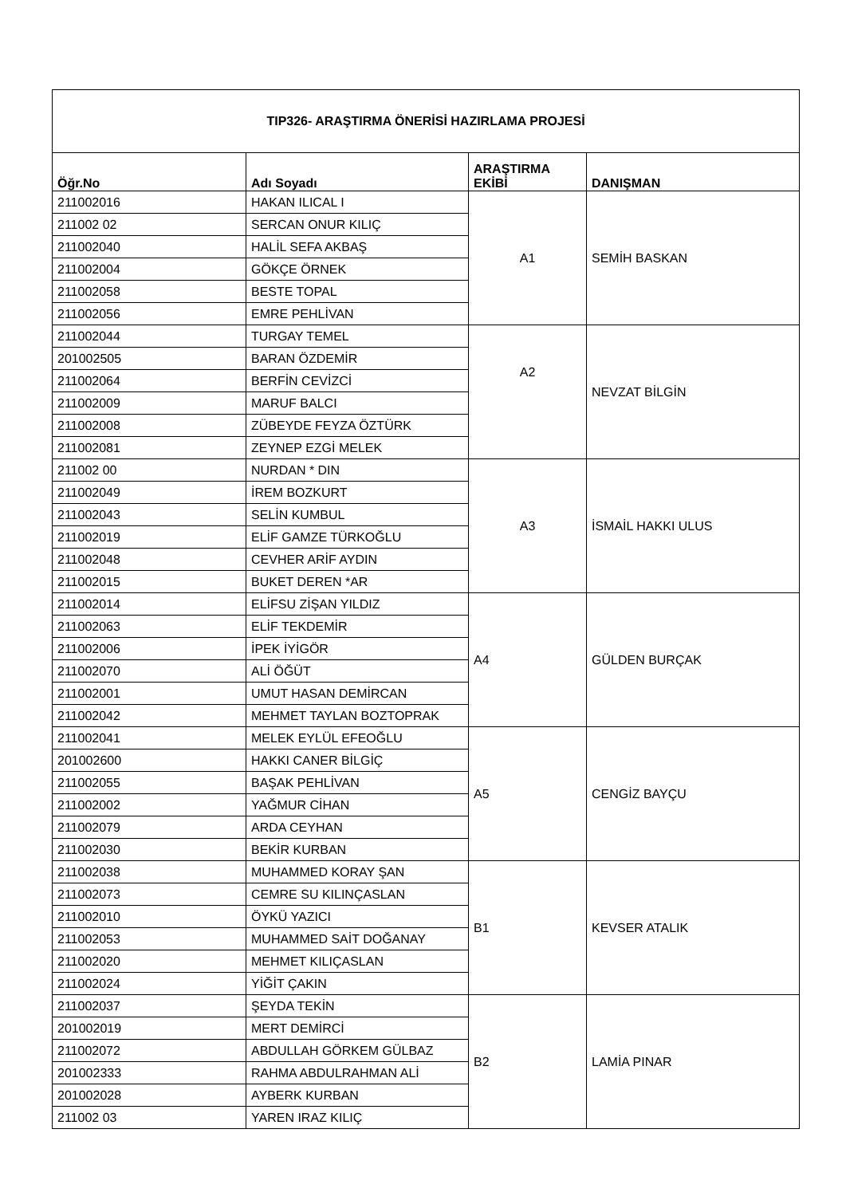| TIP326- ARAŞTIRMA ÖNERİSİ HAZIRLAMA PROJESİ | | | |
| --- | --- | --- | --- |
| Öğr.No | Adı Soyadı | ARAŞTIRMA EKİBİ | DANIŞMAN |
| 211002016 | HAKAN ILICAL I | A1 | SEMİH BASKAN |
| 211002 02 | SERCAN ONUR KILIÇ | | |
| 211002040 | HALİL SEFA AKBAŞ | | |
| 211002004 | GÖKÇE ÖRNEK | | |
| 211002058 | BESTE TOPAL | | |
| 211002056 | EMRE PEHLİVAN | | |
| 211002044 | TURGAY TEMEL | A2 | NEVZAT BİLGİN |
| 201002505 | BARAN ÖZDEMİR | | |
| 211002064 | BERFİN CEVİZCİ | | |
| 211002009 | MARUF BALCI | | |
| 211002008 | ZÜBEYDE FEYZA ÖZTÜRK | | |
| 211002081 | ZEYNEP EZGİ MELEK | | |
| 211002 00 | NURDAN * DIN | A3 | İSMAİL HAKKI ULUS |
| 211002049 | İREM BOZKURT | | |
| 211002043 | SELİN KUMBUL | | |
| 211002019 | ELİF GAMZE TÜRKOĞLU | | |
| 211002048 | CEVHER ARİF AYDIN | | |
| 211002015 | BUKET DEREN *AR | | |
| 211002014 | ELİFSU ZİŞAN YILDIZ | A4 | GÜLDEN BURÇAK |
| 211002063 | ELİF TEKDEMİR | | |
| 211002006 | İPEK İYİGÖR | | |
| 211002070 | ALİ ÖĞÜT | | |
| 211002001 | UMUT HASAN DEMİRCAN | | |
| 211002042 | MEHMET TAYLAN BOZTOPRAK | | |
| 211002041 | MELEK EYLÜL EFEOĞLU | A5 | CENGİZ BAYÇU |
| 201002600 | HAKKI CANER BİLGİÇ | | |
| 211002055 | BAŞAK PEHLİVAN | | |
| 211002002 | YAĞMUR CİHAN | | |
| 211002079 | ARDA CEYHAN | | |
| 211002030 | BEKİR KURBAN | | |
| 211002038 | MUHAMMED KORAY ŞAN | B1 | KEVSER ATALIK |
| 211002073 | CEMRE SU KILINÇASLAN | | |
| 211002010 | ÖYKÜ YAZICI | | |
| 211002053 | MUHAMMED SAİT DOĞANAY | | |
| 211002020 | MEHMET KILIÇASLAN | | |
| 211002024 | YİĞİT ÇAKIN | | |
| 211002037 | ŞEYDA TEKİN | B2 | LAMİA PINAR |
| 201002019 | MERT DEMİRCİ | | |
| 211002072 | ABDULLAH GÖRKEM GÜLBAZ | | |
| 201002333 | RAHMA ABDULRAHMAN ALİ | | |
| 201002028 | AYBERK KURBAN | | |
| 211002 03 | YAREN IRAZ KILIÇ | | |